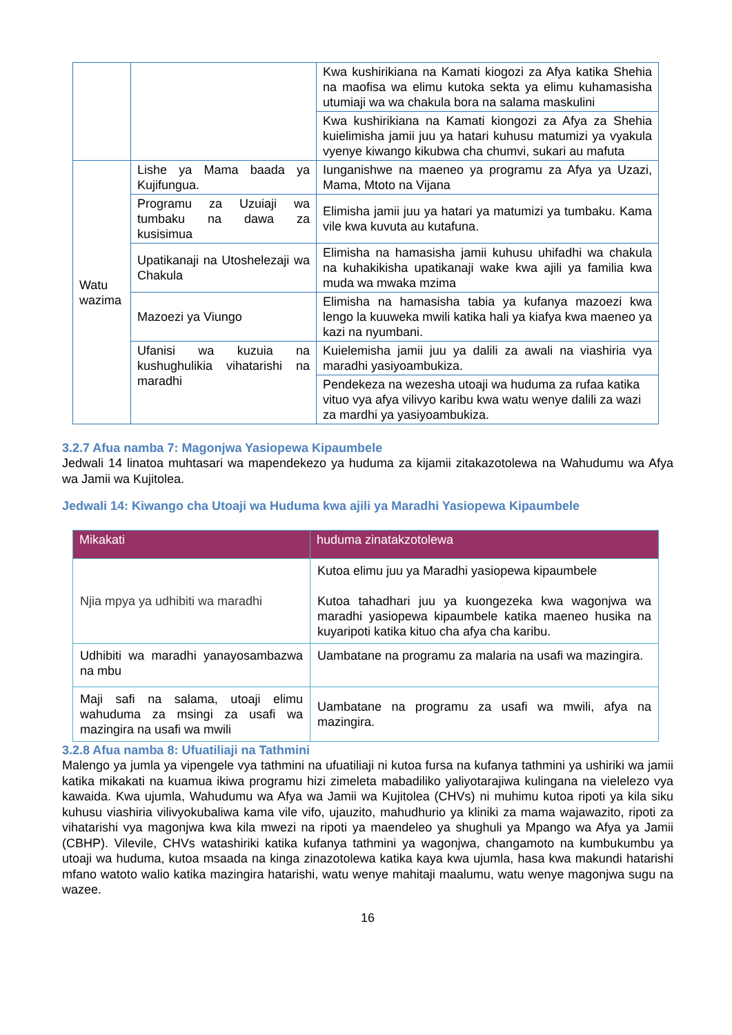| | | Kwa kushirikiana na Kamati kiogozi za Afya katika Shehia na maofisa wa elimu kutoka sekta ya elimu kuhamasisha utumiaji wa wa chakula bora na salama maskulini |
| | | Kwa kushirikiana na Kamati kiongozi za Afya za Shehia kuielimisha jamii juu ya hatari kuhusu matumizi ya vyakula vyenye kiwango kikubwa cha chumvi, sukari au mafuta |
| Watu wazima | Lishe ya Mama baada ya Kujifungua. | Iunganishwe na maeneo ya programu za Afya ya Uzazi, Mama, Mtoto na Vijana |
| | Programu za Uzuiaji wa tumbaku na dawa za kusisimua | Elimisha jamii juu ya hatari ya matumizi ya tumbaku. Kama vile kwa kuvuta au kutafuna. |
| | Upatikanaji na Utoshelezaji wa Chakula | Elimisha na hamasisha jamii kuhusu uhifadhi wa chakula na kuhakikisha upatikanaji wake kwa ajili ya familia kwa muda wa mwaka mzima |
| | Mazoezi ya Viungo | Elimisha na hamasisha tabia ya kufanya mazoezi kwa lengo la kuuweka mwili katika hali ya kiafya kwa maeneo ya kazi na nyumbani. |
| | Ufanisi wa kuzuia na kushughulikia vihatarishi na maradhi | Kuielemisha jamii juu ya dalili za awali na viashiria vya maradhi yasiyoambukiza. |
| | | Pendekeza na wezesha utoaji wa huduma za rufaa katika vituo vya afya vilivyo karibu kwa watu wenye dalili za wazi za mardhi ya yasiyoambukiza. |
3.2.7 Afua namba 7: Magonjwa Yasiopewa Kipaumbele
Jedwali 14 linatoa muhtasari wa mapendekezo ya huduma za kijamii zitakazotolewa na Wahudumu wa Afya wa Jamii wa Kujitolea.
Jedwali 14: Kiwango cha Utoaji wa Huduma kwa ajili ya Maradhi Yasiopewa Kipaumbele
| Mikakati | huduma zinatakzotolewa |
| --- | --- |
| Njia mpya ya udhibiti wa maradhi | Kutoa elimu juu ya Maradhi yasiopewa kipaumbele Kutoa tahadhari juu ya kuongezeka kwa wagonjwa wa maradhi yasiopewa kipaumbele katika maeneo husika na kuyaripoti katika kituo cha afya cha karibu. |
| Udhibiti wa maradhi yanayosambazwa na mbu | Uambatane na programu za malaria na usafi wa mazingira. |
| Maji safi na salama, utoaji elimu wahuduma za msingi za usafi wa mazingira na usafi wa mwili | Uambatane na programu za usafi wa mwili, afya na mazingira. |
3.2.8 Afua namba 8: Ufuatiliaji na Tathmini
Malengo ya jumla ya vipengele vya tathmini na ufuatiliaji ni kutoa fursa na kufanya tathmini ya ushiriki wa jamii katika mikakati na kuamua ikiwa programu hizi zimeleta mabadiliko yaliyotarajiwa kulingana na vielelezo vya kawaida. Kwa ujumla, Wahudumu wa Afya wa Jamii wa Kujitolea (CHVs) ni muhimu kutoa ripoti ya kila siku kuhusu viashiria vilivyokubaliwa kama vile vifo, ujauzito, mahudhurio ya kliniki za mama wajawazito, ripoti za vihatarishi vya magonjwa kwa kila mwezi na ripoti ya maendeleo ya shughuli ya Mpango wa Afya ya Jamii (CBHP). Vilevile, CHVs watashiriki katika kufanya tathmini ya wagonjwa, changamoto na kumbukumbu ya utoaji wa huduma, kutoa msaada na kinga zinazotolewa katika kaya kwa ujumla, hasa kwa makundi hatarishi mfano watoto walio katika mazingira hatarishi, watu wenye mahitaji maalumu, watu wenye magonjwa sugu na wazee.
16